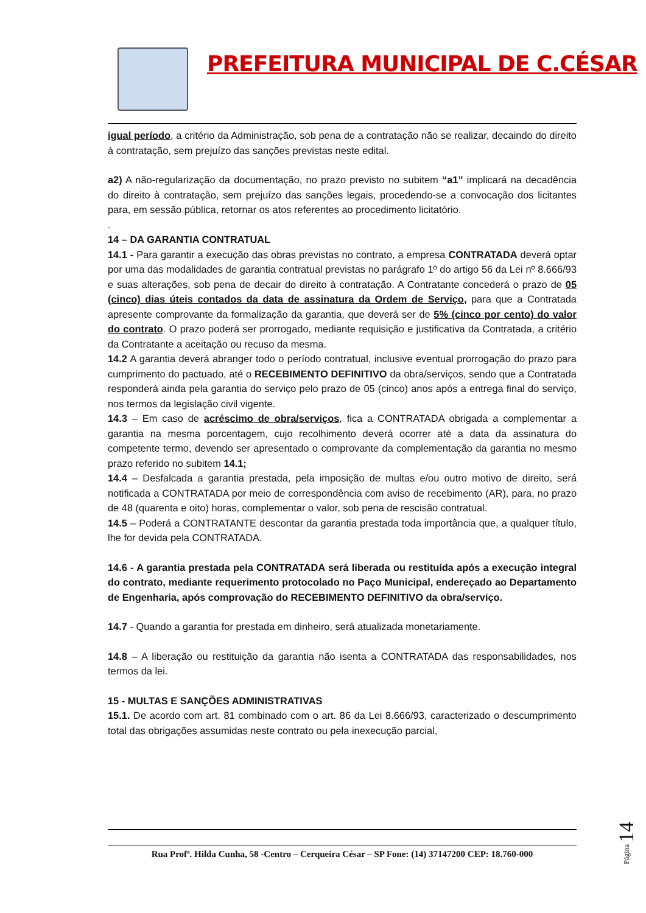PREFEITURA MUNICIPAL DE C.CÉSAR
igual período, a critério da Administração, sob pena de a contratação não se realizar, decaindo do direito à contratação, sem prejuízo das sanções previstas neste edital.
a2) A não-regularização da documentação, no prazo previsto no subitem “a1” implicará na decadência do direito à contratação, sem prejuízo das sanções legais, procedendo-se a convocação dos licitantes para, em sessão pública, retornar os atos referentes ao procedimento licitatório.
.
14 – DA GARANTIA CONTRATUAL
14.1 - Para garantir a execução das obras previstas no contrato, a empresa CONTRATADA deverá optar por uma das modalidades de garantia contratual previstas no parágrafo 1º do artigo 56 da Lei nº 8.666/93 e suas alterações, sob pena de decair do direito à contratação. A Contratante concederá o prazo de 05 (cinco) dias úteis contados da data de assinatura da Ordem de Serviço, para que a Contratada apresente comprovante da formalização da garantia, que deverá ser de 5% (cinco por cento) do valor do contrato. O prazo poderá ser prorrogado, mediante requisição e justificativa da Contratada, a critério da Contratante a aceitação ou recuso da mesma.
14.2 A garantia deverá abranger todo o período contratual, inclusive eventual prorrogação do prazo para cumprimento do pactuado, até o RECEBIMENTO DEFINITIVO da obra/serviços, sendo que a Contratada responderá ainda pela garantia do serviço pelo prazo de 05 (cinco) anos após a entrega final do serviço, nos termos da legislação civil vigente.
14.3 – Em caso de acréscimo de obra/serviços, fica a CONTRATADA obrigada a complementar a garantia na mesma porcentagem, cujo recolhimento deverá ocorrer até a data da assinatura do competente termo, devendo ser apresentado o comprovante da complementação da garantia no mesmo prazo referido no subitem 14.1;
14.4 – Desfalcada a garantia prestada, pela imposição de multas e/ou outro motivo de direito, será notificada a CONTRATADA por meio de correspondência com aviso de recebimento (AR), para, no prazo de 48 (quarenta e oito) horas, complementar o valor, sob pena de rescisão contratual.
14.5 – Poderá a CONTRATANTE descontar da garantia prestada toda importância que, a qualquer título, lhe for devida pela CONTRATADA.
14.6 - A garantia prestada pela CONTRATADA será liberada ou restituída após a execução integral do contrato, mediante requerimento protocolado no Paço Municipal, endereçado ao Departamento de Engenharia, após comprovação do RECEBIMENTO DEFINITIVO da obra/serviço.
14.7 - Quando a garantia for prestada em dinheiro, será atualizada monetariamente.
14.8 – A liberação ou restituição da garantia não isenta a CONTRATADA das responsabilidades, nos termos da lei.
15 - MULTAS E SANÇÕES ADMINISTRATIVAS
15.1. De acordo com art. 81 combinado com o art. 86 da Lei 8.666/93, caracterizado o descumprimento total das obrigações assumidas neste contrato ou pela inexecução parcial,
Rua Profª. Hilda Cunha, 58 -Centro – Cerqueira César – SP Fone: (14) 37147200 CEP: 18.760-000
Página 14